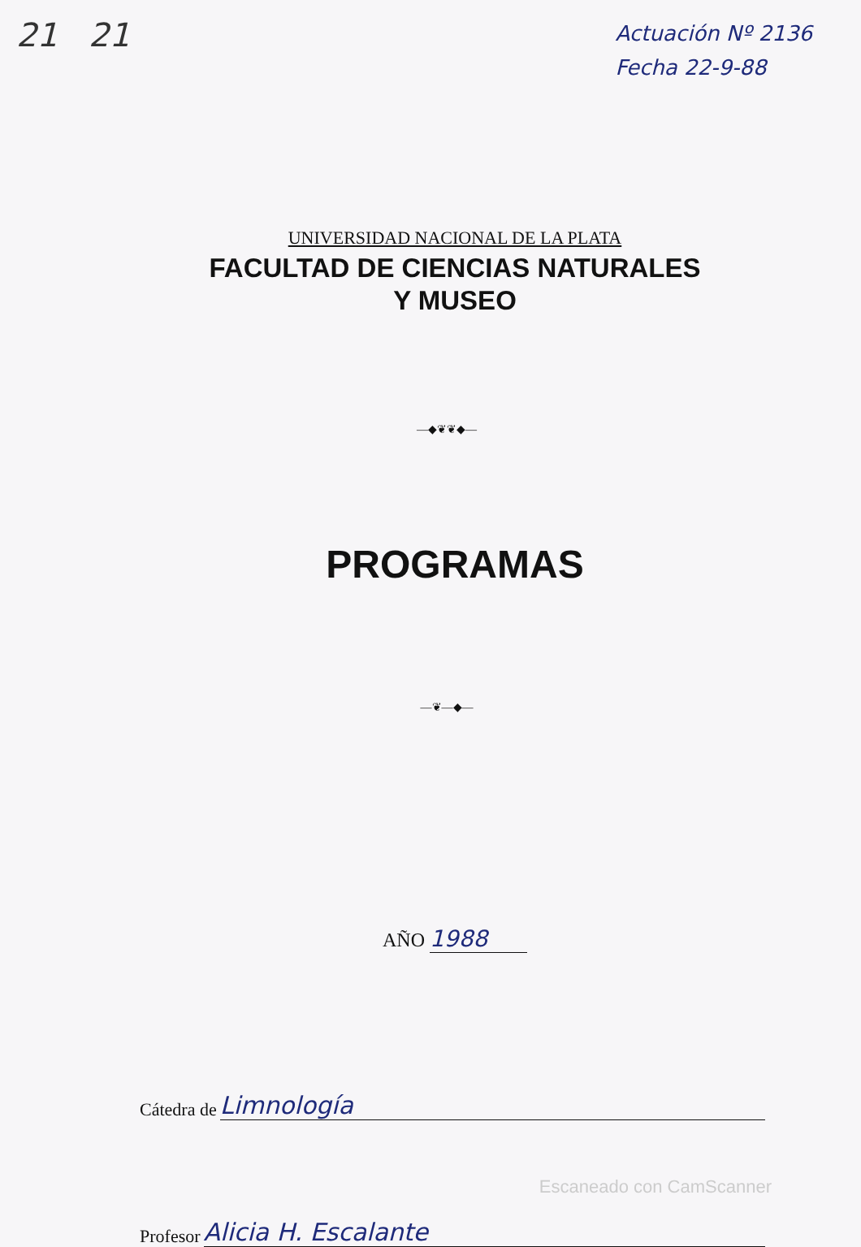21 21
Actuación Nº 2136
Fecha 22-9-88
UNIVERSIDAD NACIONAL DE LA PLATA
FACULTAD DE CIENCIAS NATURALES
Y MUSEO
—◆❦❦◆—
PROGRAMAS
—❦—◆—
AÑO 1988
Cátedra de Limnología
Profesor Alicia H. Escalante
Escaneado con CamScanner